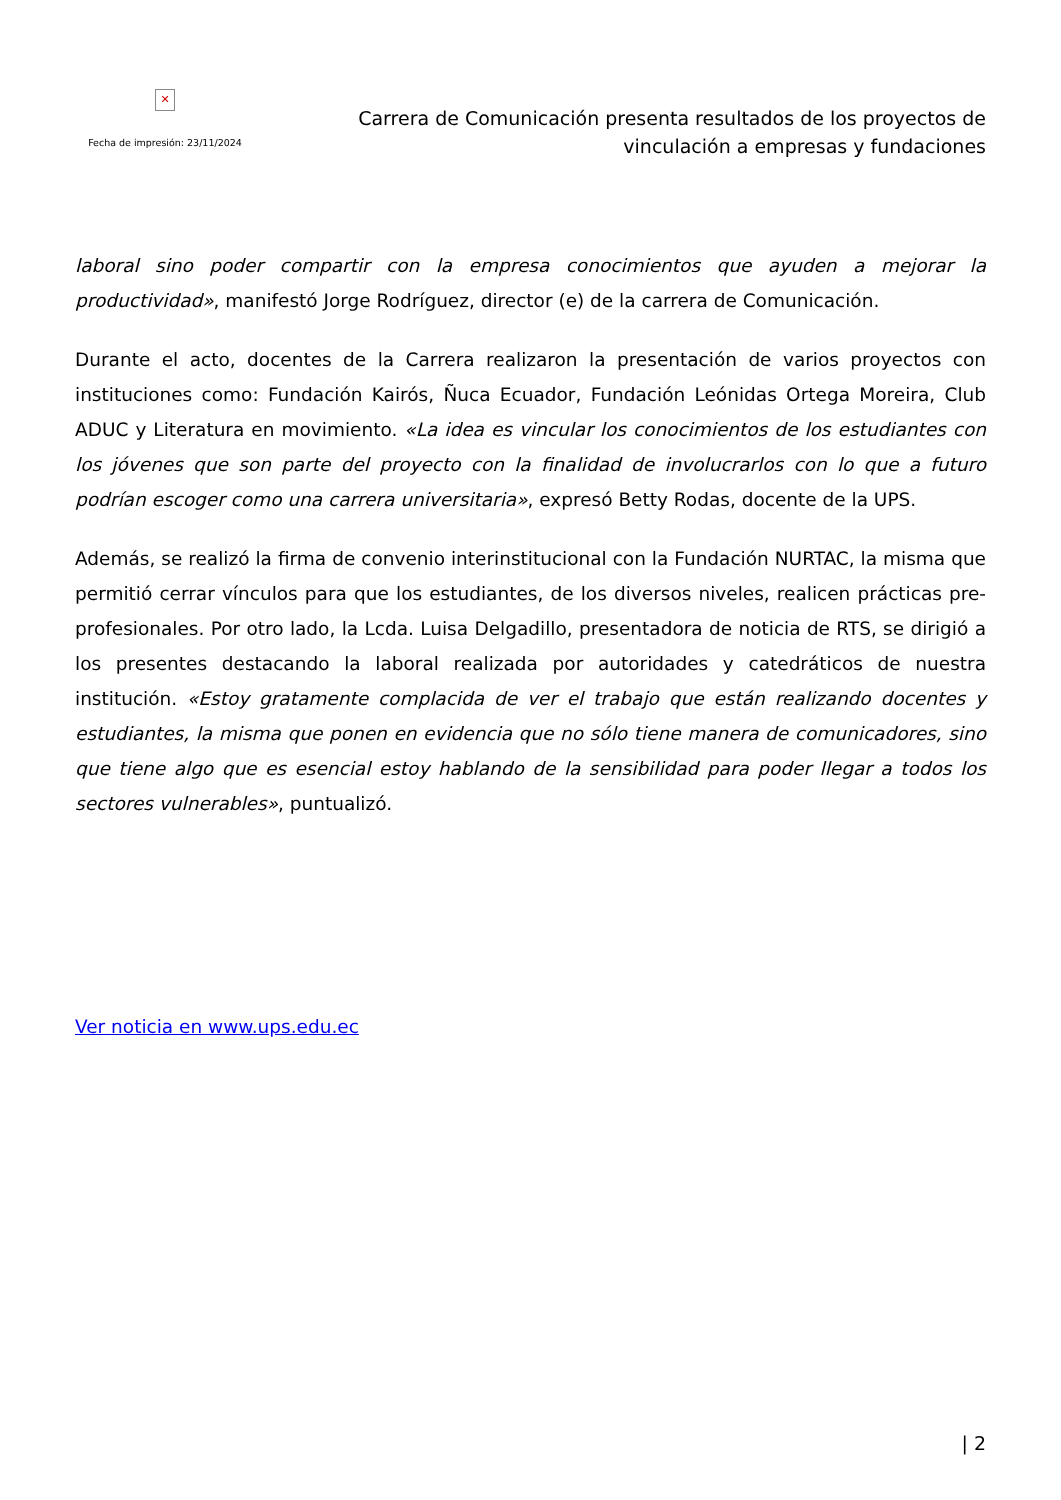✕
Fecha de impresión: 23/11/2024
Carrera de Comunicación presenta resultados de los proyectos de vinculación a empresas y fundaciones
laboral sino poder compartir con la empresa conocimientos que ayuden a mejorar la productividad», manifestó Jorge Rodríguez, director (e) de la carrera de Comunicación.
Durante el acto, docentes de la Carrera realizaron la presentación de varios proyectos con instituciones como: Fundación Kairós, Ñuca Ecuador, Fundación Leónidas Ortega Moreira, Club ADUC y Literatura en movimiento. «La idea es vincular los conocimientos de los estudiantes con los jóvenes que son parte del proyecto con la finalidad de involucrarlos con lo que a futuro podrían escoger como una carrera universitaria», expresó Betty Rodas, docente de la UPS.
Además, se realizó la firma de convenio interinstitucional con la Fundación NURTAC, la misma que permitió cerrar vínculos para que los estudiantes, de los diversos niveles, realicen prácticas pre-profesionales. Por otro lado, la Lcda. Luisa Delgadillo, presentadora de noticia de RTS, se dirigió a los presentes destacando la laboral realizada por autoridades y catedráticos de nuestra institución. «Estoy gratamente complacida de ver el trabajo que están realizando docentes y estudiantes, la misma que ponen en evidencia que no sólo tiene manera de comunicadores, sino que tiene algo que es esencial estoy hablando de la sensibilidad para poder llegar a todos los sectores vulnerables», puntualizó.
Ver noticia en www.ups.edu.ec
| 2